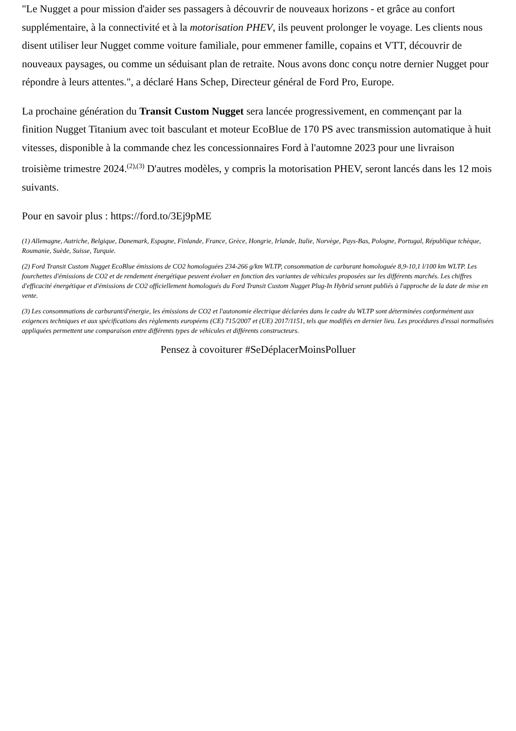"Le Nugget a pour mission d'aider ses passagers à découvrir de nouveaux horizons - et grâce au confort supplémentaire, à la connectivité et à la motorisation PHEV, ils peuvent prolonger le voyage. Les clients nous disent utiliser leur Nugget comme voiture familiale, pour emmener famille, copains et VTT, découvrir de nouveaux paysages, ou comme un séduisant plan de retraite. Nous avons donc conçu notre dernier Nugget pour répondre à leurs attentes.", a déclaré Hans Schep, Directeur général de Ford Pro, Europe.
La prochaine génération du Transit Custom Nugget sera lancée progressivement, en commençant par la finition Nugget Titanium avec toit basculant et moteur EcoBlue de 170 PS avec transmission automatique à huit vitesses, disponible à la commande chez les concessionnaires Ford à l'automne 2023 pour une livraison troisième trimestre 2024.<sup>(2),(3)</sup> D'autres modèles, y compris la motorisation PHEV, seront lancés dans les 12 mois suivants.
Pour en savoir plus : https://ford.to/3Ej9pME
(1) Allemagne, Autriche, Belgique, Danemark, Espagne, Finlande, France, Grèce, Hongrie, Irlande, Italie, Norvège, Pays-Bas, Pologne, Portugal, République tchèque, Roumanie, Suède, Suisse, Turquie.
(2) Ford Transit Custom Nugget EcoBlue émissions de CO2 homologuées 234-266 g/km WLTP, consommation de carburant homologuée 8,9-10,1 l/100 km WLTP. Les fourchettes d'émissions de CO2 et de rendement énergétique peuvent évoluer en fonction des variantes de véhicules proposées sur les différents marchés. Les chiffres d'efficacité énergétique et d'émissions de CO2 officiellement homologués du Ford Transit Custom Nugget Plug-In Hybrid seront publiés à l'approche de la date de mise en vente.
(3) Les consommations de carburant/d'énergie, les émissions de CO2 et l'autonomie électrique déclarées dans le cadre du WLTP sont déterminées conformément aux exigences techniques et aux spécifications des règlements européens (CE) 715/2007 et (UE) 2017/1151, tels que modifiés en dernier lieu. Les procédures d'essai normalisées appliquées permettent une comparaison entre différents types de véhicules et différents constructeurs.
Pensez à covoiturer #SeDéplacerMoinsPolluer